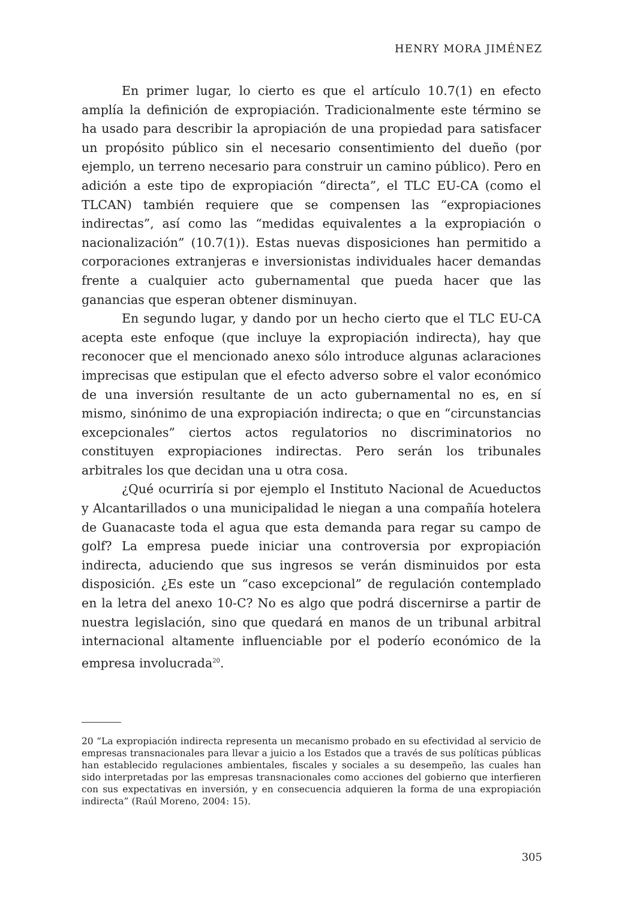HENRY MORA JIMÉNEZ
En primer lugar, lo cierto es que el artículo 10.7(1) en efecto amplía la definición de expropiación. Tradicionalmente este término se ha usado para describir la apropiación de una propiedad para satisfacer un propósito público sin el necesario consentimiento del dueño (por ejemplo, un terreno necesario para construir un camino público). Pero en adición a este tipo de expropiación “directa”, el TLC EU-CA (como el TLCAN) también requiere que se compensen las “expropiaciones indirectas”, así como las “medidas equivalentes a la expropiación o nacionalización” (10.7(1)). Estas nuevas disposiciones han permitido a corporaciones extranjeras e inversionistas individuales hacer demandas frente a cualquier acto gubernamental que pueda hacer que las ganancias que esperan obtener disminuyan.
En segundo lugar, y dando por un hecho cierto que el TLC EU-CA acepta este enfoque (que incluye la expropiación indirecta), hay que reconocer que el mencionado anexo sólo introduce algunas aclaraciones imprecisas que estipulan que el efecto adverso sobre el valor económico de una inversión resultante de un acto gubernamental no es, en sí mismo, sinónimo de una expropiación indirecta; o que en “circunstancias excepcionales” ciertos actos regulatorios no discriminatorios no constituyen expropiaciones indirectas. Pero serán los tribunales arbitrales los que decidan una u otra cosa.
¿Qué ocurriría si por ejemplo el Instituto Nacional de Acueductos y Alcantarillados o una municipalidad le niegan a una compañía hotelera de Guanacaste toda el agua que esta demanda para regar su campo de golf? La empresa puede iniciar una controversia por expropiación indirecta, aduciendo que sus ingresos se verán disminuidos por esta disposición. ¿Es este un “caso excepcional” de regulación contemplado en la letra del anexo 10-C? No es algo que podrá discernirse a partir de nuestra legislación, sino que quedará en manos de un tribunal arbitral internacional altamente influenciable por el poderío económico de la empresa involucrada<sup>20</sup>.
20 “La expropiación indirecta representa un mecanismo probado en su efectividad al servicio de empresas transnacionales para llevar a juicio a los Estados que a través de sus políticas públicas han establecido regulaciones ambientales, fiscales y sociales a su desempeño, las cuales han sido interpretadas por las empresas transnacionales como acciones del gobierno que interfieren con sus expectativas en inversión, y en consecuencia adquieren la forma de una expropiación indirecta” (Raúl Moreno, 2004: 15).
305